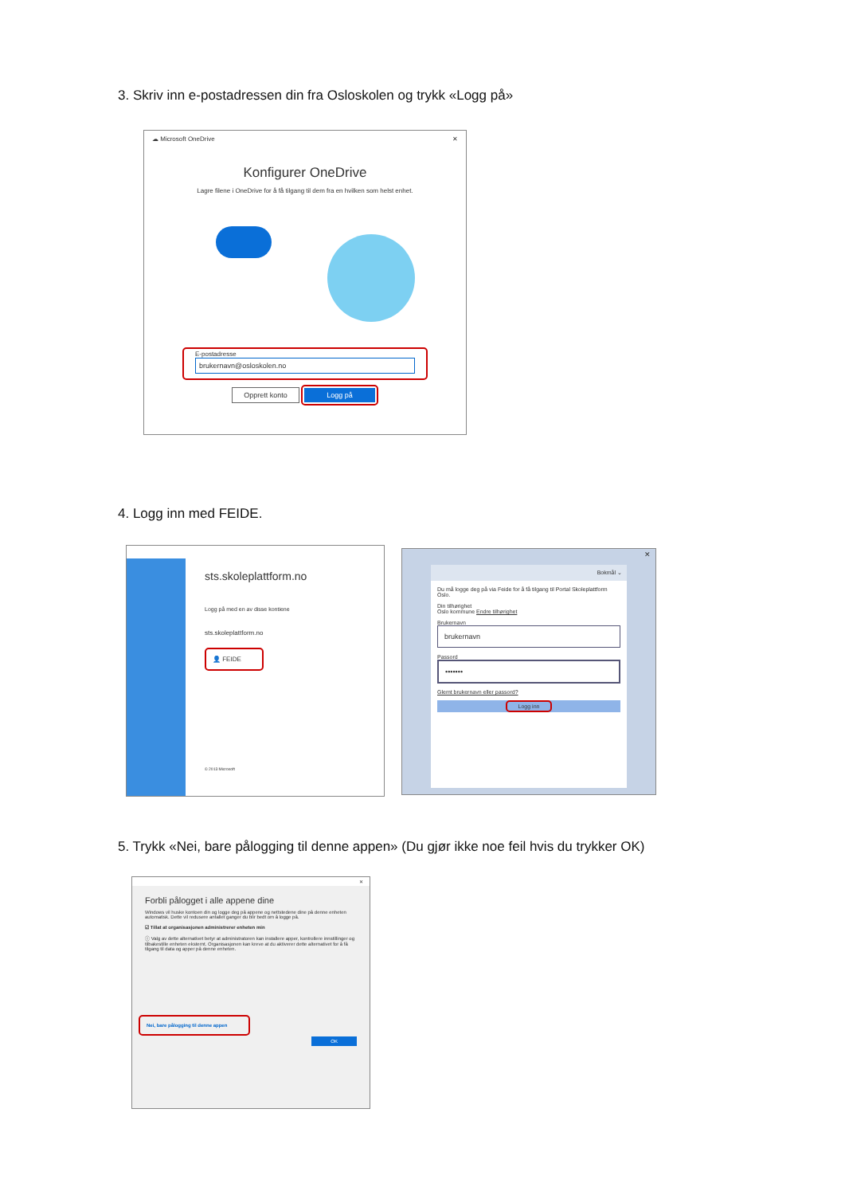3. Skriv inn e-postadressen din fra Osloskolen og trykk «Logg på»
☁ Microsoft OneDrive ✕
Konfigurer OneDrive
Lagre filene i OneDrive for å få tilgang til dem fra en hvilken som helst enhet.
E-postadresse
brukernavn@osloskolen.no
Opprett konto Logg på
4. Logg inn med FEIDE.
sts.skoleplattform.no
Logg på med en av disse kontiene
sts.skoleplattform.no
👤 FEIDE
© 2013 Microsoft
✕
Bokmål ⌄
Du må logge deg på via Feide for å få tilgang til Portal Skoleplattform Oslo.
Din tilhørighet
Oslo kommune Endre tilhørighet
Brukernavn
brukernavn
Passord
•••••••
Glemt brukernavn eller passord?
Logg inn
5. Trykk «Nei, bare pålogging til denne appen» (Du gjør ikke noe feil hvis du trykker OK)
✕
Forbli pålogget i alle appene dine
Windows vil huske kontoen din og logge deg på appene og nettstedene dine på denne enheten automatisk. Dette vil redusere antallet ganger du blir bedt om å logge på.
☑ Tillat at organisasjonen administrerer enheten min
ⓘ Valg av dette alternativet betyr at administratoren kan installere apper, kontrollere innstillinger og tilbakestille enheten eksternt. Organisasjonen kan kreve at du aktiverer dette alternativet for å få tilgang til data og apper på denne enheten.
Nei, bare pålogging til denne appen
OK